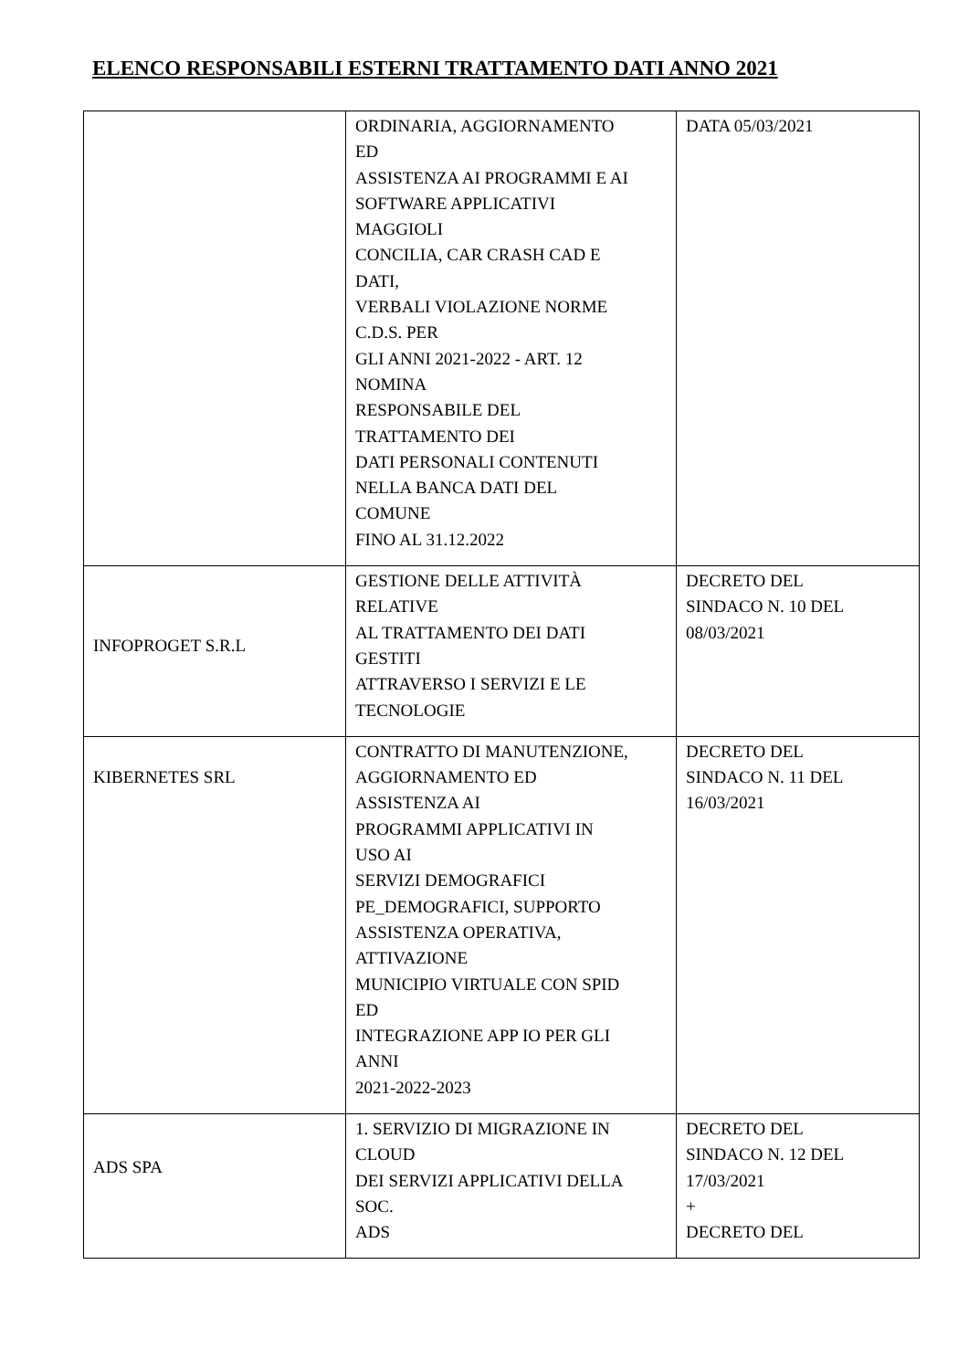ELENCO RESPONSABILI ESTERNI TRATTAMENTO DATI ANNO 2021
| | ORDINARIA, AGGIORNAMENTO ED ASSISTENZA AI PROGRAMMI E AI SOFTWARE APPLICATIVI MAGGIOLI CONCILIA, CAR CRASH CAD E DATI, VERBALI VIOLAZIONE NORME C.D.S. PER GLI ANNI 2021-2022 - ART. 12 NOMINA RESPONSABILE DEL TRATTAMENTO DEI DATI PERSONALI CONTENUTI NELLA BANCA DATI DEL COMUNE FINO AL 31.12.2022 | DATA 05/03/2021 |
| INFOPROGET S.R.L | GESTIONE DELLE ATTIVITÀ RELATIVE AL TRATTAMENTO DEI DATI GESTITI ATTRAVERSO I SERVIZI E LE TECNOLOGIE | DECRETO DEL SINDACO N. 10 DEL 08/03/2021 |
| KIBERNETES SRL | CONTRATTO DI MANUTENZIONE, AGGIORNAMENTO ED ASSISTENZA AI PROGRAMMI APPLICATIVI IN USO AI SERVIZI DEMOGRAFICI PE_DEMOGRAFICI, SUPPORTO ASSISTENZA OPERATIVA, ATTIVAZIONE MUNICIPIO VIRTUALE CON SPID ED INTEGRAZIONE APP IO PER GLI ANNI 2021-2022-2023 | DECRETO DEL SINDACO N. 11 DEL 16/03/2021 |
| ADS SPA | 1. SERVIZIO DI MIGRAZIONE IN CLOUD DEI SERVIZI APPLICATIVI DELLA SOC. ADS | DECRETO DEL SINDACO N. 12 DEL 17/03/2021 + DECRETO DEL |